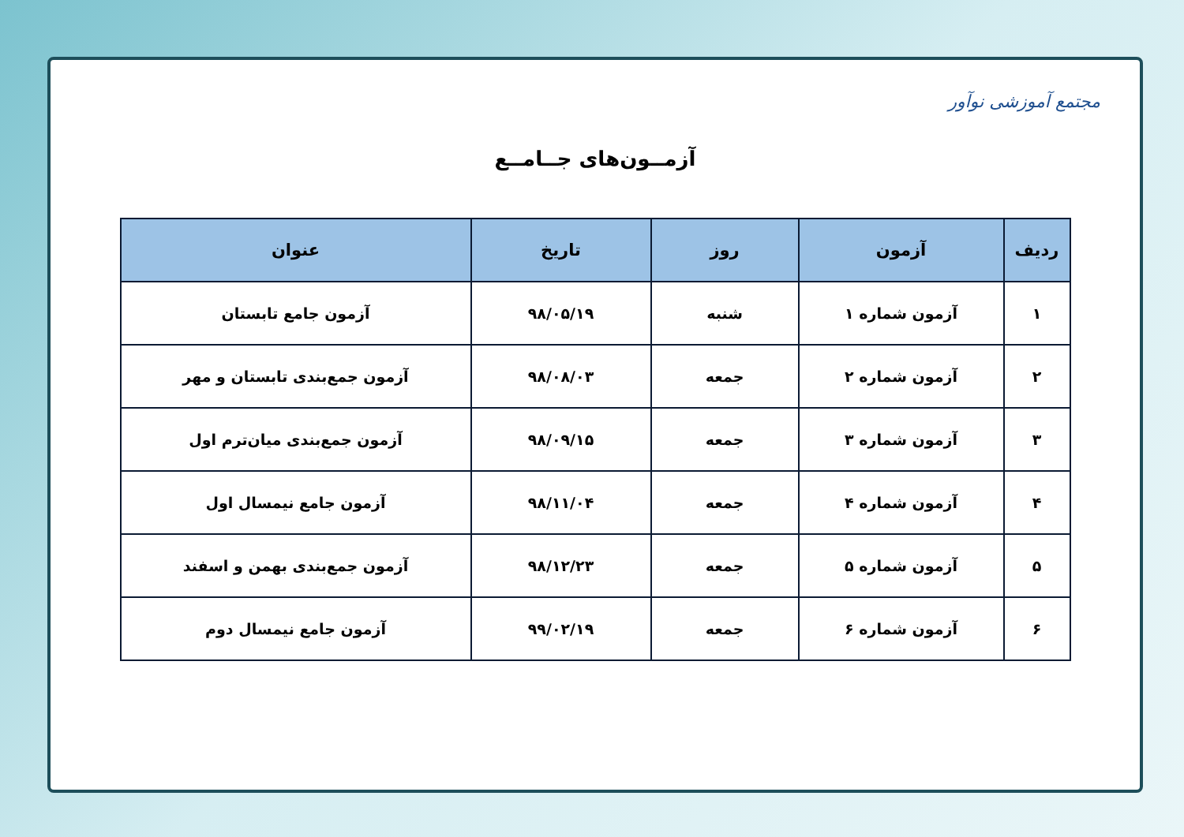مجتمع آموزشی نوآور
آزمــون‌های جــامــع
| ردیف | آزمون | روز | تاریخ | عنوان |
| --- | --- | --- | --- | --- |
| ۱ | آزمون شماره ۱ | شنبه | ۹۸/۰۵/۱۹ | آزمون جامع تابستان |
| ۲ | آزمون شماره ۲ | جمعه | ۹۸/۰۸/۰۳ | آزمون جمع‌بندی تابستان و مهر |
| ۳ | آزمون شماره ۳ | جمعه | ۹۸/۰۹/۱۵ | آزمون جمع‌بندی میان‌ترم اول |
| ۴ | آزمون شماره ۴ | جمعه | ۹۸/۱۱/۰۴ | آزمون جامع نیمسال اول |
| ۵ | آزمون شماره ۵ | جمعه | ۹۸/۱۲/۲۳ | آزمون جمع‌بندی بهمن و اسفند |
| ۶ | آزمون شماره ۶ | جمعه | ۹۹/۰۲/۱۹ | آزمون جامع نیمسال دوم |